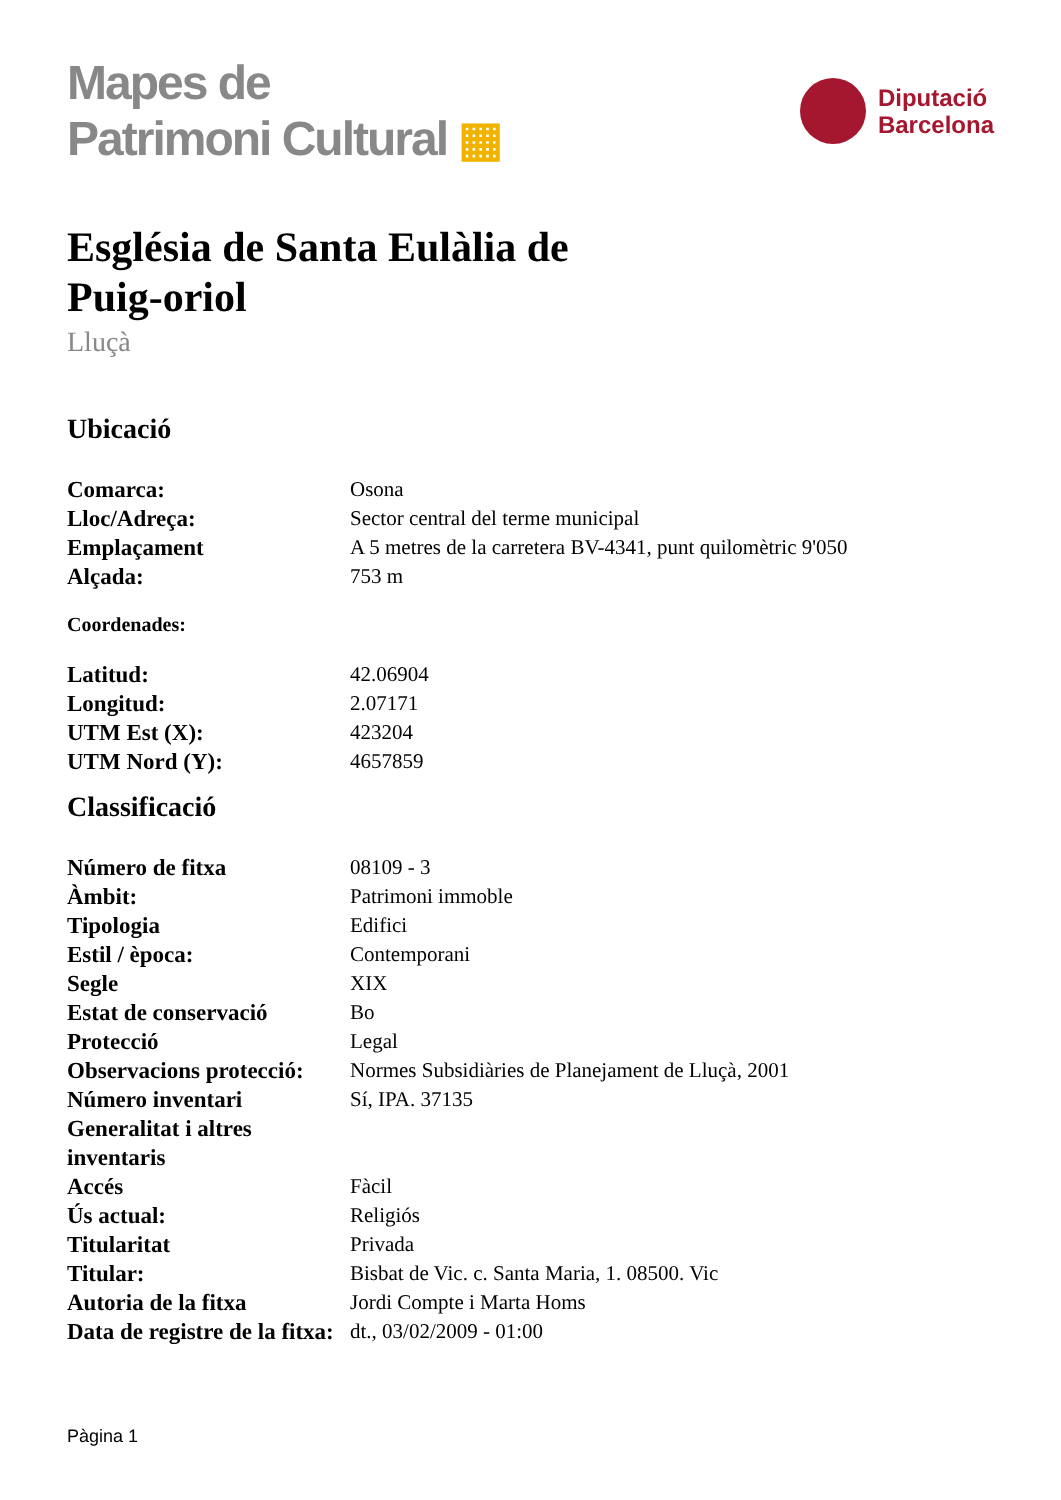Mapes de
Patrimoni Cultural ▦
Diputació
Barcelona
Església de Santa Eulàlia de Puig-oriol
Lluçà
Ubicació
| Comarca: | Osona |
| Lloc/Adreça: | Sector central del terme municipal |
| Emplaçament | A 5 metres de la carretera BV-4341, punt quilomètric 9'050 |
| Alçada: | 753 m |
Coordenades:
| Latitud: | 42.06904 |
| Longitud: | 2.07171 |
| UTM Est (X): | 423204 |
| UTM Nord (Y): | 4657859 |
Classificació
| Número de fitxa | 08109 - 3 |
| Àmbit: | Patrimoni immoble |
| Tipologia | Edifici |
| Estil / època: | Contemporani |
| Segle | XIX |
| Estat de conservació | Bo |
| Protecció | Legal |
| Observacions protecció: | Normes Subsidiàries de Planejament de Lluçà, 2001 |
| Número inventari Generalitat i altres inventaris | Sí, IPA. 37135 |
| Accés | Fàcil |
| Ús actual: | Religiós |
| Titularitat | Privada |
| Titular: | Bisbat de Vic. c. Santa Maria, 1. 08500. Vic |
| Autoria de la fitxa | Jordi Compte i Marta Homs |
| Data de registre de la fitxa: | dt., 03/02/2009 - 01:00 |
Pàgina 1